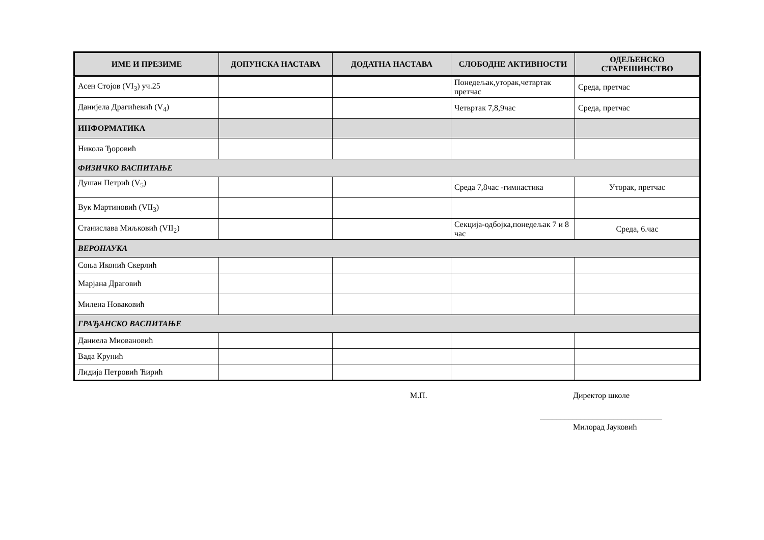| ИМЕ И ПРЕЗИМЕ | ДОПУНСКА НАСТАВА | ДОДАТНА НАСТАВА | СЛОБОДНЕ АКТИВНОСТИ | ОДЕЉЕНСКО СТАРЕШИНСТВО |
| --- | --- | --- | --- | --- |
| Асен Стојов (VI<sub>3</sub>) уч.25 | | | Понедељак,уторак,четвртак претчас | Среда, претчас |
| Данијела Драгићевић (V<sub>4</sub>) | | | Четвртак 7,8,9час | Среда, претчас |
| ИНФОРМАТИКА | | | | |
| Никола Ђоровић | | | | |
| ФИЗИЧКО ВАСПИТАЊЕ | | | | |
| Душан Петрић (V<sub>5</sub>) | | | Среда 7,8час -гимнастика | Уторак, претчас |
| Вук Мартиновић (VII<sub>3</sub>) | | | | |
| Станислава Миљковић (VII<sub>2</sub>) | | | Секција-одбојка,понедељак 7 и 8 час | Среда, 6.час |
| ВЕРОНАУКА | | | | |
| Соња Иконић Скерлић | | | | |
| Марјана Драговић | | | | |
| Милена Новаковић | | | | |
| ГРАЂАНСКО ВАСПИТАЊЕ | | | | |
| Даниела Миовановић | | | | |
| Вада Крунић | | | | |
| Лидија Петровић Ћирић | | | | |
М.П. Директор школе
______________________________
Милорад Јауковић